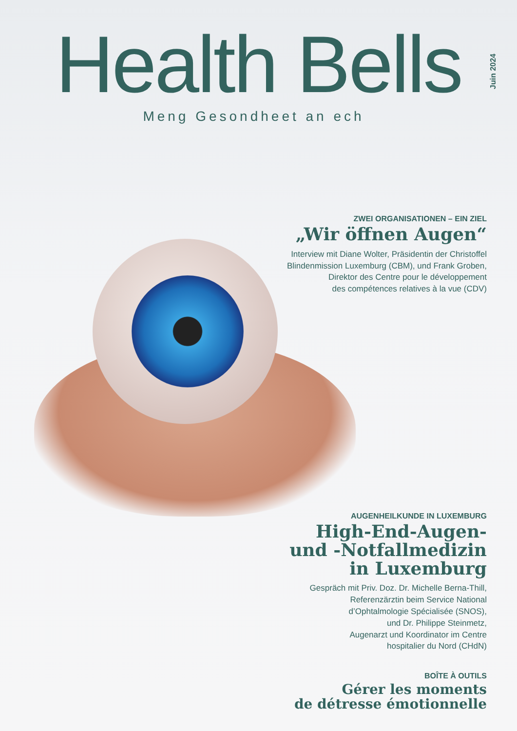Health Bells
Meng Gesondheet an ech
Juin 2024
ZWEI ORGANISATIONEN – EIN ZIEL
„Wir öffnen Augen“
Interview mit Diane Wolter, Präsidentin der Christoffel
Blindenmission Luxemburg (CBM), und Frank Groben,
Direktor des Centre pour le développement
des compétences relatives à la vue (CDV)
AUGENHEILKUNDE IN LUXEMBURG
High-End-Augen-
und -Notfallmedizin
in Luxemburg
Gespräch mit Priv. Doz. Dr. Michelle Berna-Thill,
Referenzärztin beim Service National
d’Ophtalmologie Spécialisée (SNOS),
und Dr. Philippe Steinmetz,
Augenarzt und Koordinator im Centre
hospitalier du Nord (CHdN)
BOÎTE À OUTILS
Gérer les moments
de détresse émotionnelle